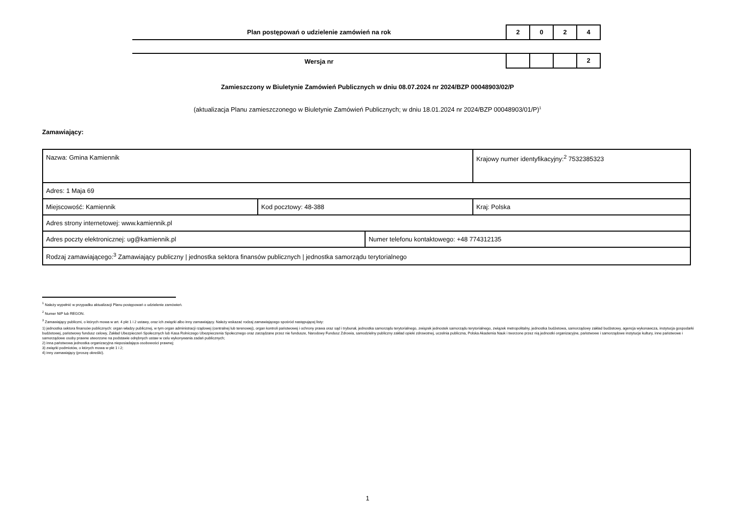Plan postępowań o udzielenie zamówień na rok
2 0 2 4
Wersja nr
2
Zamieszczony w Biuletynie Zamówień Publicznych w dniu 08.07.2024 nr 2024/BZP 00048903/02/P
(aktualizacja Planu zamieszczonego w Biuletynie Zamówień Publicznych; w dniu 18.01.2024 nr 2024/BZP 00048903/01/P)<sup>1</sup>
Zamawiający:
| Nazwa: Gmina Kamiennik | | | Krajowy numer identyfikacyjny:<sup>2</sup> 7532385323 |
| Adres: 1 Maja 69 | | | |
| Miejscowość: Kamiennik | Kod pocztowy: 48-388 | | Kraj: Polska |
| Adres strony internetowej: www.kamiennik.pl | | | |
| Adres poczty elektronicznej: ug@kamiennik.pl | | Numer telefonu kontaktowego: +48 774312135 | |
| Rodzaj zamawiającego:<sup>3</sup> Zamawiający publiczny / jednostka sektora finansów publicznych / jednostka samorządu terytorialnego | | | |
<sup>1</sup> Należy wypełnić w przypadku aktualizacji Planu postępowań o udzielenie zamówień.
<sup>2</sup> Numer NIP lub REGON.
<sup>3</sup> Zamawiający publiczni, o których mowa w art. 4 pkt 1 i 2 ustawy, oraz ich związki albo inny zamawiający. Należy wskazać rodzaj zamawiającego spośród następującej listy:
1) jednostka sektora finansów publicznych: organ władzy publicznej, w tym organ administracji rządowej (centralnej lub terenowej), organ kontroli państwowej i ochrony prawa oraz sąd i trybunał, jednostka samorządu terytorialnego, związek jednostek samorządu terytorialnego, związek metropolitalny, jednostka budżetowa, samorządowy zakład budżetowy, agencja wykonawcza, instytucja gospodarki budżetowej, państwowy fundusz celowy, Zakład Ubezpieczeń Społecznych lub Kasa Rolniczego Ubezpieczenia Społecznego oraz zarządzane przez nie fundusze, Narodowy Fundusz Zdrowia, samodzielny publiczny zakład opieki zdrowotnej, uczelnia publiczna, Polska Akademia Nauk i tworzone przez nią jednostki organizacyjne, państwowe i samorządowe instytucje kultury, inne państwowe i samorządowe osoby prawne utworzone na podstawie odrębnych ustaw w celu wykonywania zadań publicznych;
2) inna państwowa jednostka organizacyjna nieposiadająca osobowości prawnej;
3) związki podmiotów, o których mowa w pkt 1 i 2;
4) inny zamawiający (proszę określić).
1